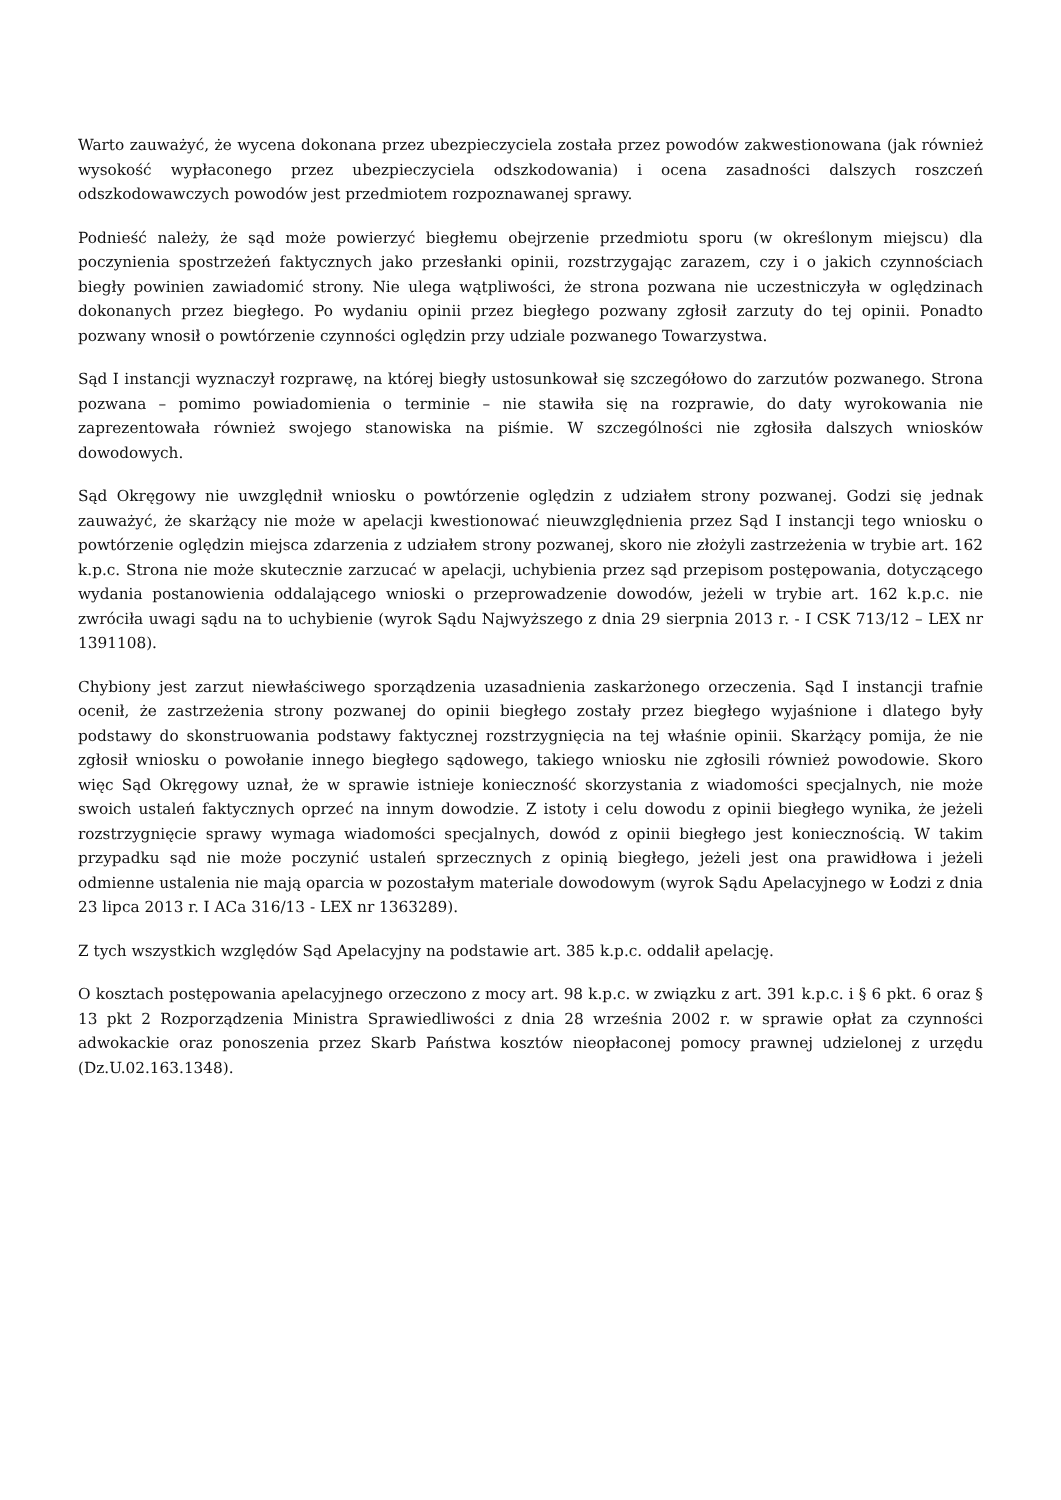Warto zauważyć, że wycena dokonana przez ubezpieczyciela została przez powodów zakwestionowana (jak również wysokość wypłaconego przez ubezpieczyciela odszkodowania) i ocena zasadności dalszych roszczeń odszkodowawczych powodów jest przedmiotem rozpoznawanej sprawy.
Podnieść należy, że sąd może powierzyć biegłemu obejrzenie przedmiotu sporu (w określonym miejscu) dla poczynienia spostrzeżeń faktycznych jako przesłanki opinii, rozstrzygając zarazem, czy i o jakich czynnościach biegły powinien zawiadomić strony. Nie ulega wątpliwości, że strona pozwana nie uczestniczyła w oględzinach dokonanych przez biegłego. Po wydaniu opinii przez biegłego pozwany zgłosił zarzuty do tej opinii. Ponadto pozwany wnosił o powtórzenie czynności oględzin przy udziale pozwanego Towarzystwa.
Sąd I instancji wyznaczył rozprawę, na której biegły ustosunkował się szczegółowo do zarzutów pozwanego. Strona pozwana – pomimo powiadomienia o terminie – nie stawiła się na rozprawie, do daty wyrokowania nie zaprezentowała również swojego stanowiska na piśmie. W szczególności nie zgłosiła dalszych wniosków dowodowych.
Sąd Okręgowy nie uwzględnił wniosku o powtórzenie oględzin z udziałem strony pozwanej. Godzi się jednak zauważyć, że skarżący nie może w apelacji kwestionować nieuwzględnienia przez Sąd I instancji tego wniosku o powtórzenie oględzin miejsca zdarzenia z udziałem strony pozwanej, skoro nie złożyli zastrzeżenia w trybie art. 162 k.p.c. Strona nie może skutecznie zarzucać w apelacji, uchybienia przez sąd przepisom postępowania, dotyczącego wydania postanowienia oddalającego wnioski o przeprowadzenie dowodów, jeżeli w trybie art. 162 k.p.c. nie zwróciła uwagi sądu na to uchybienie (wyrok Sądu Najwyższego z dnia 29 sierpnia 2013 r. - I CSK 713/12 – LEX nr 1391108).
Chybiony jest zarzut niewłaściwego sporządzenia uzasadnienia zaskarżonego orzeczenia. Sąd I instancji trafnie ocenił, że zastrzeżenia strony pozwanej do opinii biegłego zostały przez biegłego wyjaśnione i dlatego były podstawy do skonstruowania podstawy faktycznej rozstrzygnięcia na tej właśnie opinii. Skarżący pomija, że nie zgłosił wniosku o powołanie innego biegłego sądowego, takiego wniosku nie zgłosili również powodowie. Skoro więc Sąd Okręgowy uznał, że w sprawie istnieje konieczność skorzystania z wiadomości specjalnych, nie może swoich ustaleń faktycznych oprzeć na innym dowodzie. Z istoty i celu dowodu z opinii biegłego wynika, że jeżeli rozstrzygnięcie sprawy wymaga wiadomości specjalnych, dowód z opinii biegłego jest koniecznością. W takim przypadku sąd nie może poczynić ustaleń sprzecznych z opinią biegłego, jeżeli jest ona prawidłowa i jeżeli odmienne ustalenia nie mają oparcia w pozostałym materiale dowodowym (wyrok Sądu Apelacyjnego w Łodzi z dnia 23 lipca 2013 r. I ACa 316/13 - LEX nr 1363289).
Z tych wszystkich względów Sąd Apelacyjny na podstawie art. 385 k.p.c. oddalił apelację.
O kosztach postępowania apelacyjnego orzeczono z mocy art. 98 k.p.c. w związku z art. 391 k.p.c. i § 6 pkt. 6 oraz § 13 pkt 2 Rozporządzenia Ministra Sprawiedliwości z dnia 28 września 2002 r. w sprawie opłat za czynności adwokackie oraz ponoszenia przez Skarb Państwa kosztów nieopłaconej pomocy prawnej udzielonej z urzędu (Dz.U.02.163.1348).